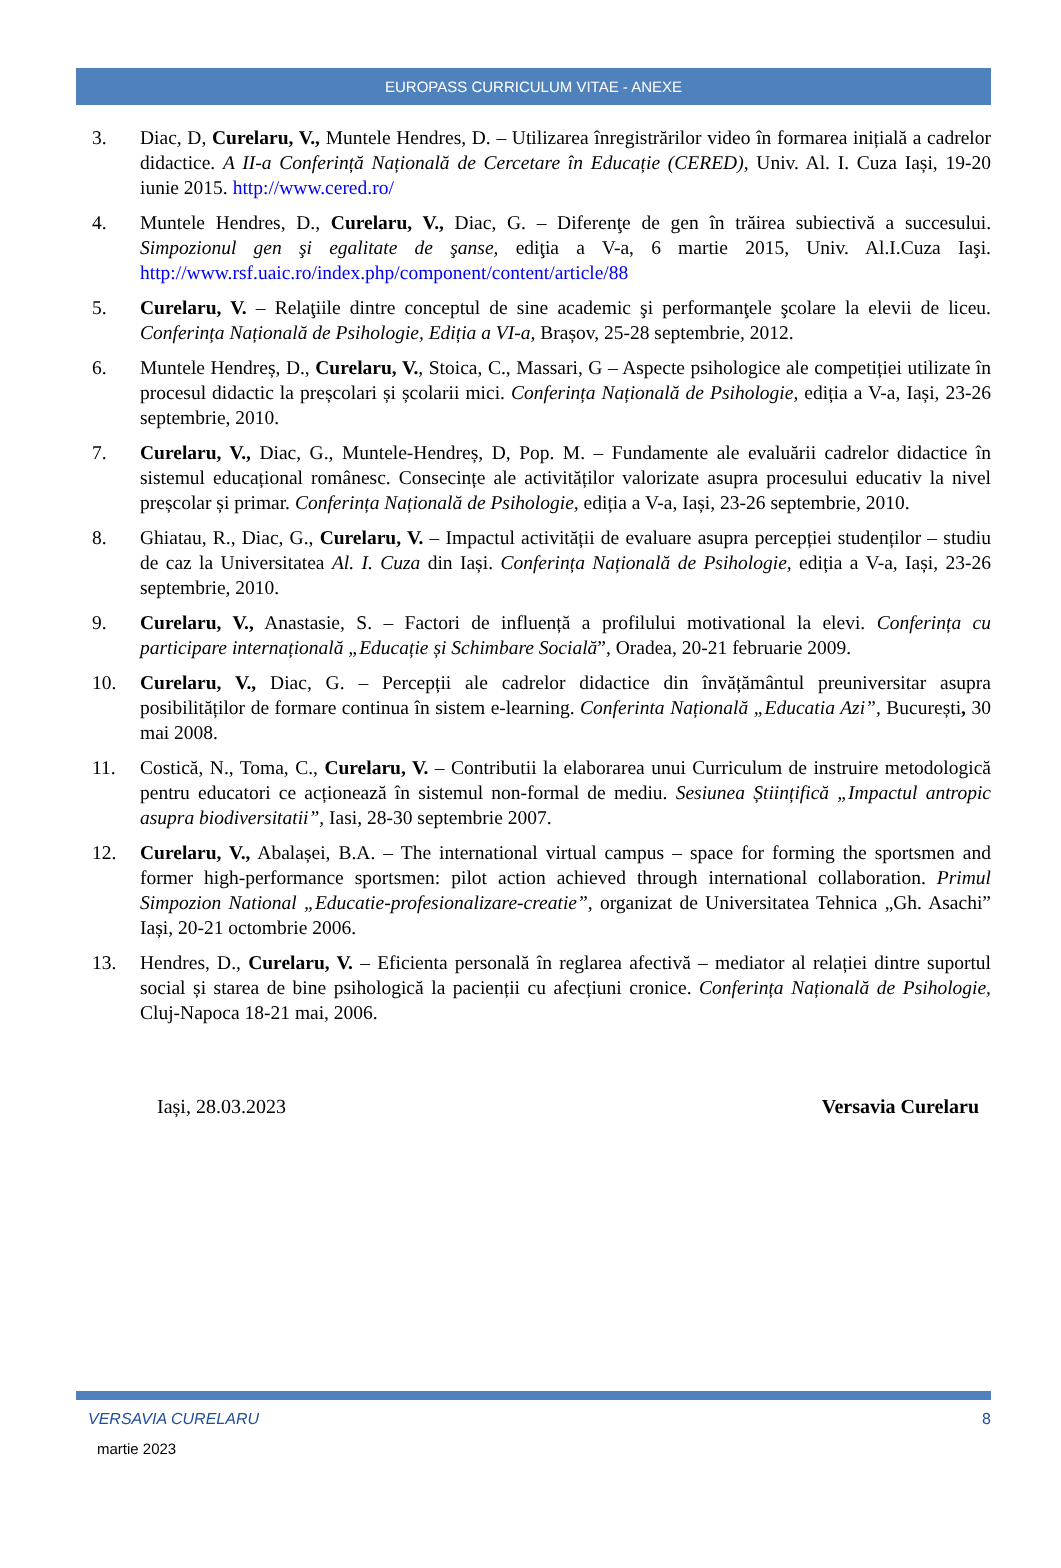EUROPASS CURRICULUM VITAE - ANEXE
3. Diac, D, Curelaru, V., Muntele Hendres, D. – Utilizarea înregistrărilor video în formarea inițială a cadrelor didactice. A II-a Conferință Națională de Cercetare în Educație (CERED), Univ. Al. I. Cuza Iași, 19-20 iunie 2015. http://www.cered.ro/
4. Muntele Hendres, D., Curelaru, V., Diac, G. – Diferenţe de gen în trăirea subiectivă a succesului. Simpozionul gen şi egalitate de şanse, ediţia a V-a, 6 martie 2015, Univ. Al.I.Cuza Iaşi. http://www.rsf.uaic.ro/index.php/component/content/article/88
5. Curelaru, V. – Relaţiile dintre conceptul de sine academic şi performanţele şcolare la elevii de liceu. Conferința Națională de Psihologie, Ediția a VI-a, Brașov, 25-28 septembrie, 2012.
6. Muntele Hendreș, D., Curelaru, V., Stoica, C., Massari, G – Aspecte psihologice ale competiției utilizate în procesul didactic la preșcolari și școlarii mici. Conferința Națională de Psihologie, ediția a V-a, Iași, 23-26 septembrie, 2010.
7. Curelaru, V., Diac, G., Muntele-Hendreș, D, Pop. M. – Fundamente ale evaluării cadrelor didactice în sistemul educațional românesc. Consecințe ale activităților valorizate asupra procesului educativ la nivel preșcolar și primar. Conferința Națională de Psihologie, ediția a V-a, Iași, 23-26 septembrie, 2010.
8. Ghiatau, R., Diac, G., Curelaru, V. – Impactul activității de evaluare asupra percepției studenților – studiu de caz la Universitatea Al. I. Cuza din Iași. Conferința Națională de Psihologie, ediția a V-a, Iași, 23-26 septembrie, 2010.
9. Curelaru, V., Anastasie, S. – Factori de influență a profilului motivational la elevi. Conferința cu participare internațională „Educație și Schimbare Socială”, Oradea, 20-21 februarie 2009.
10. Curelaru, V., Diac, G. – Percepții ale cadrelor didactice din învățământul preuniversitar asupra posibilităților de formare continua în sistem e-learning. Conferinta Națională „Educatia Azi”, București, 30 mai 2008.
11. Costică, N., Toma, C., Curelaru, V. – Contributii la elaborarea unui Curriculum de instruire metodologică pentru educatori ce acționează în sistemul non-formal de mediu. Sesiunea Științifică „Impactul antropic asupra biodiversitatii”, Iasi, 28-30 septembrie 2007.
12. Curelaru, V., Abalașei, B.A. – The international virtual campus – space for forming the sportsmen and former high-performance sportsmen: pilot action achieved through international collaboration. Primul Simpozion National „Educatie-profesionalizare-creatie”, organizat de Universitatea Tehnica „Gh. Asachi” Iași, 20-21 octombrie 2006.
13. Hendres, D., Curelaru, V. – Eficienta personală în reglarea afectivă – mediator al relației dintre suportul social și starea de bine psihologică la pacienții cu afecțiuni cronice. Conferința Națională de Psihologie, Cluj-Napoca 18-21 mai, 2006.
Iași, 28.03.2023 Versavia Curelaru
VERSAVIA CURELARU 8
martie 2023